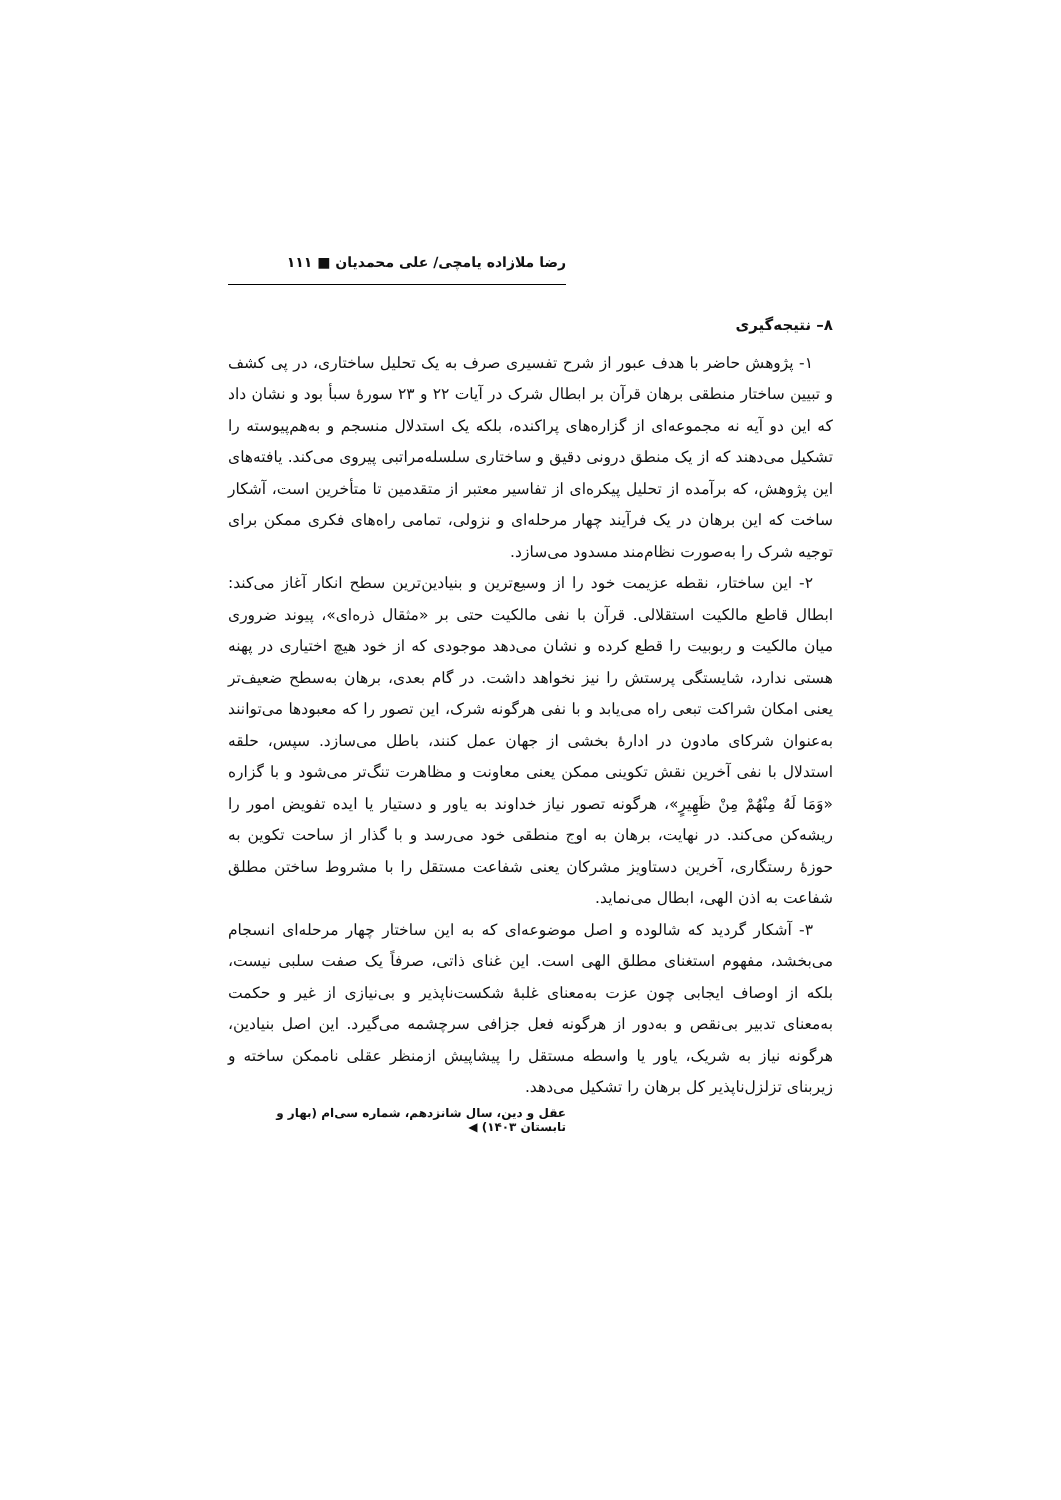رضا ملازاده یامچی/ علی محمدیان ■ ۱۱۱
۸– نتیجه‌گیری
۱- پژوهش حاضر با هدف عبور از شرح تفسیری صرف به یک تحلیل ساختاری، در پی کشف و تبیین ساختار منطقی برهان قرآن بر ابطال شرک در آیات ۲۲ و ۲۳ سورهٔ سبأ بود و نشان داد که این دو آیه نه مجموعه‌ای از گزاره‌های پراکنده، بلکه یک استدلال منسجم و به‌هم‌پیوسته را تشکیل می‌دهند که از یک منطق درونی دقیق و ساختاری سلسله‌مراتبی پیروی می‌کند. یافته‌های این پژوهش، که برآمده از تحلیل پیکره‌ای از تفاسیر معتبر از متقدمین تا متأخرین است، آشکار ساخت که این برهان در یک فرآیند چهار مرحله‌ای و نزولی، تمامی راه‌های فکری ممکن برای توجیه شرک را به‌صورت نظام‌مند مسدود می‌سازد.
۲- این ساختار، نقطه عزیمت خود را از وسیع‌ترین و بنیادین‌ترین سطح انکار آغاز می‌کند: ابطال قاطع مالکیت استقلالی. قرآن با نفی مالکیت حتی بر «مثقال ذره‌ای»، پیوند ضروری میان مالکیت و ربوبیت را قطع کرده و نشان می‌دهد موجودی که از خود هیچ اختیاری در پهنه هستی ندارد، شایستگی پرستش را نیز نخواهد داشت. در گام بعدی، برهان به‌سطح ضعیف‌تر یعنی امکان شراکت تبعی راه می‌یابد و با نفی هرگونه شرک، این تصور را که معبودها می‌توانند به‌عنوان شرکای مادون در ادارهٔ بخشی از جهان عمل کنند، باطل می‌سازد. سپس، حلقه استدلال با نفی آخرین نقش تکوینی ممکن یعنی معاونت و مظاهرت تنگ‌تر می‌شود و با گزاره «وَمَا لَهُ مِنْهُمْ مِنْ ظَهِيرٍ»، هرگونه تصور نیاز خداوند به یاور و دستیار یا ایده تفویض امور را ریشه‌کن می‌کند. در نهایت، برهان به اوج منطقی خود می‌رسد و با گذار از ساحت تکوین به حوزهٔ رستگاری، آخرین دستاویز مشرکان یعنی شفاعت مستقل را با مشروط ساختن مطلق شفاعت به اذن الهی، ابطال می‌نماید.
۳- آشکار گردید که شالوده و اصل موضوعه‌ای که به این ساختار چهار مرحله‌ای انسجام می‌بخشد، مفهوم استغنای مطلق الهی است. این غنای ذاتی، صرفاً یک صفت سلبی نیست، بلکه از اوصاف ایجابی چون عزت به‌معنای غلبهٔ شکست‌ناپذیر و بی‌نیازی از غیر و حکمت به‌معنای تدبیر بی‌نقص و به‌دور از هرگونه فعل جزافی سرچشمه می‌گیرد. این اصل بنیادین، هرگونه نیاز به شریک، یاور یا واسطه مستقل را پیشاپیش ازمنظر عقلی ناممکن ساخته و زیربنای تزلزل‌ناپذیر کل برهان را تشکیل می‌دهد.
عقل و دین، سال شانزدهم، شماره سی‌ام (بهار و تابستان ۱۴۰۳) ◀